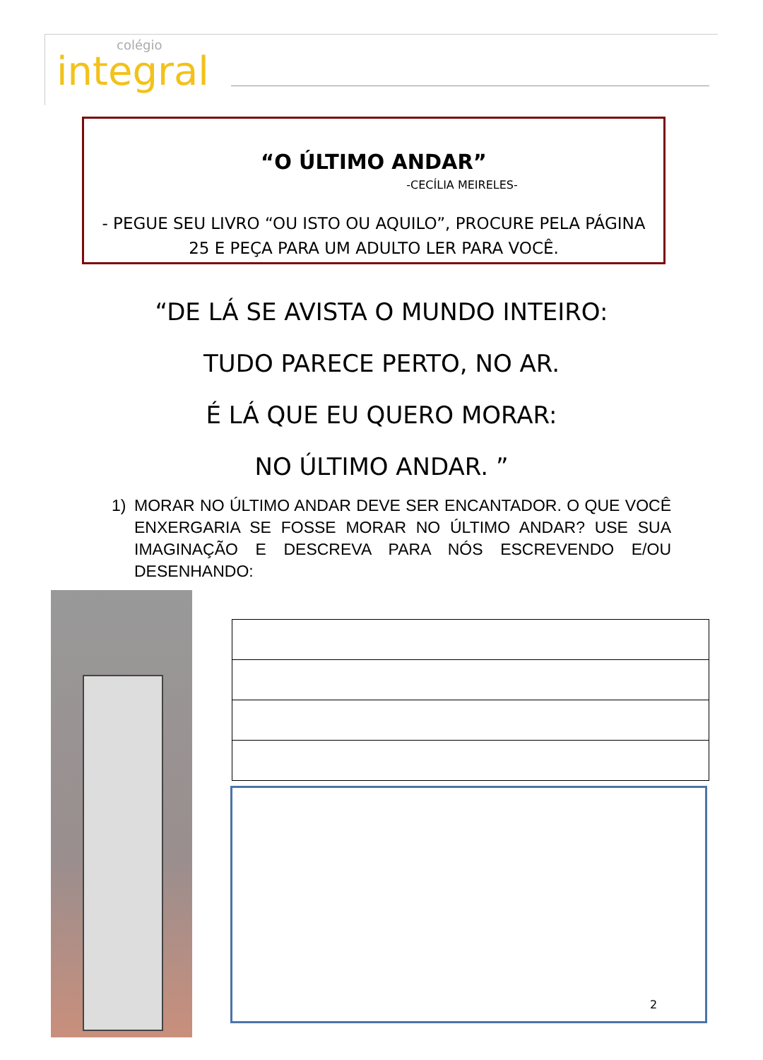colégio
integral
“O ÚLTIMO ANDAR”
-CECÍLIA MEIRELES-
- PEGUE SEU LIVRO “OU ISTO OU AQUILO”, PROCURE PELA PÁGINA 25 E PEÇA PARA UM ADULTO LER PARA VOCÊ.
“DE LÁ SE AVISTA O MUNDO INTEIRO:
TUDO PARECE PERTO, NO AR.
É LÁ QUE EU QUERO MORAR:
NO ÚLTIMO ANDAR. ”
1) MORAR NO ÚLTIMO ANDAR DEVE SER ENCANTADOR. O QUE VOCÊ ENXERGARIA SE FOSSE MORAR NO ÚLTIMO ANDAR? USE SUA IMAGINAÇÃO E DESCREVA PARA NÓS ESCREVENDO E/OU DESENHANDO:
2